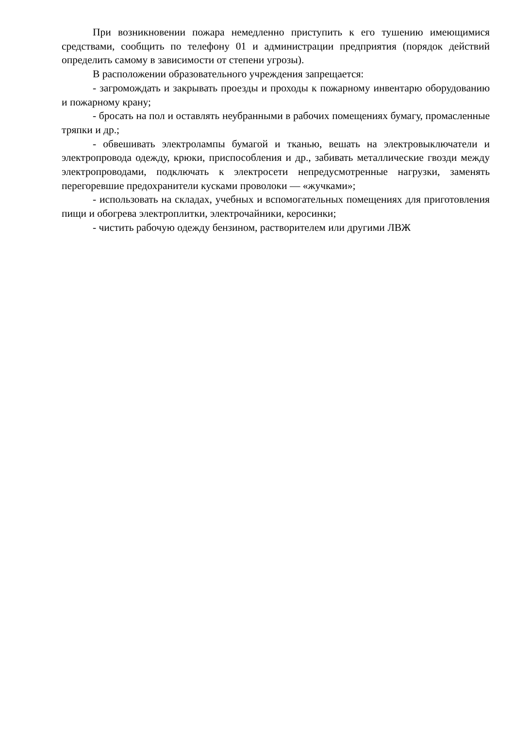При возникновении пожара немедленно приступить к его тушению имеющимися средствами, сообщить по телефону 01 и администрации предприятия (порядок действий определить самому в зависимости от степени угрозы).
В расположении образовательного учреждения запрещается:
- загромождать и закрывать проезды и проходы к пожарному инвентарю оборудованию и пожарному крану;
- бросать на пол и оставлять неубранными в рабочих помещениях бумагу, промасленные тряпки и др.;
- обвешивать электролампы бумагой и тканью, вешать на электровыключатели и электропровода одежду, крюки, приспособления и др., забивать металлические гвозди между электропроводами, подключать к электросети непредусмотренные нагрузки, заменять перегоревшие предохранители кусками проволоки — «жучками»;
- использовать на складах, учебных и вспомогательных помещениях для приготовления пищи и обогрева электроплитки, электрочайники, керосинки;
- чистить рабочую одежду бензином, растворителем или другими ЛВЖ